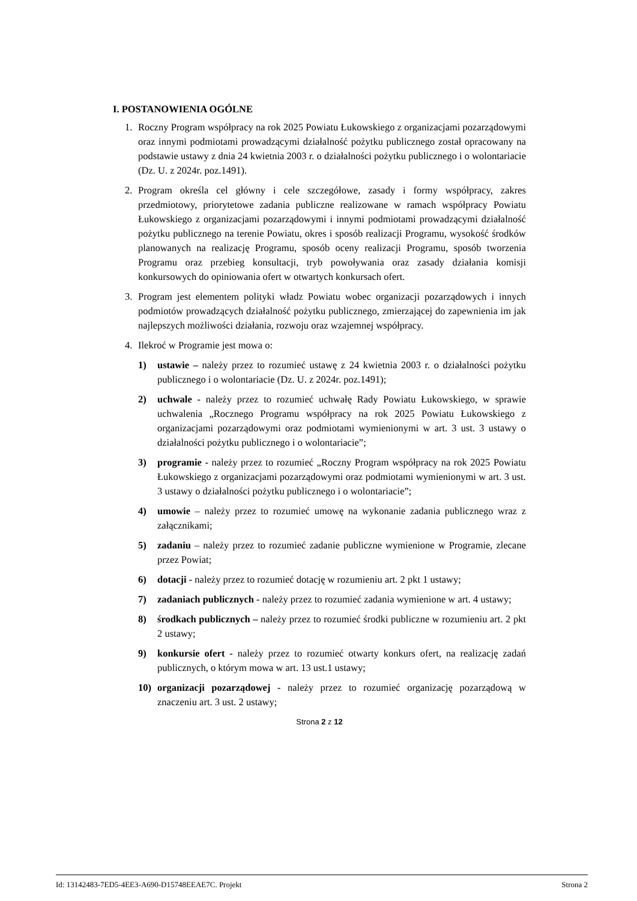I. POSTANOWIENIA OGÓLNE
1. Roczny Program współpracy na rok 2025 Powiatu Łukowskiego z organizacjami pozarządowymi oraz innymi podmiotami prowadzącymi działalność pożytku publicznego został opracowany na podstawie ustawy z dnia 24 kwietnia 2003 r. o działalności pożytku publicznego i o wolontariacie (Dz. U. z 2024r. poz.1491).
2. Program określa cel główny i cele szczegółowe, zasady i formy współpracy, zakres przedmiotowy, priorytetowe zadania publiczne realizowane w ramach współpracy Powiatu Łukowskiego z organizacjami pozarządowymi i innymi podmiotami prowadzącymi działalność pożytku publicznego na terenie Powiatu, okres i sposób realizacji Programu, wysokość środków planowanych na realizację Programu, sposób oceny realizacji Programu, sposób tworzenia Programu oraz przebieg konsultacji, tryb powoływania oraz zasady działania komisji konkursowych do opiniowania ofert w otwartych konkursach ofert.
3. Program jest elementem polityki władz Powiatu wobec organizacji pozarządowych i innych podmiotów prowadzących działalność pożytku publicznego, zmierzającej do zapewnienia im jak najlepszych możliwości działania, rozwoju oraz wzajemnej współpracy.
4. Ilekroć w Programie jest mowa o:
1) ustawie – należy przez to rozumieć ustawę z 24 kwietnia 2003 r. o działalności pożytku publicznego i o wolontariacie (Dz. U. z 2024r. poz.1491);
2) uchwale - należy przez to rozumieć uchwałę Rady Powiatu Łukowskiego, w sprawie uchwalenia „Rocznego Programu współpracy na rok 2025 Powiatu Łukowskiego z organizacjami pozarządowymi oraz podmiotami wymienionymi w art. 3 ust. 3 ustawy o działalności pożytku publicznego i o wolontariacie”;
3) programie - należy przez to rozumieć „Roczny Program współpracy na rok 2025 Powiatu Łukowskiego z organizacjami pozarządowymi oraz podmiotami wymienionymi w art. 3 ust. 3 ustawy o działalności pożytku publicznego i o wolontariacie”;
4) umowie – należy przez to rozumieć umowę na wykonanie zadania publicznego wraz z załącznikami;
5) zadaniu – należy przez to rozumieć zadanie publiczne wymienione w Programie, zlecane przez Powiat;
6) dotacji - należy przez to rozumieć dotację w rozumieniu art. 2 pkt 1 ustawy;
7) zadaniach publicznych - należy przez to rozumieć zadania wymienione w art. 4 ustawy;
8) środkach publicznych – należy przez to rozumieć środki publiczne w rozumieniu art. 2 pkt 2 ustawy;
9) konkursie ofert - należy przez to rozumieć otwarty konkurs ofert, na realizację zadań publicznych, o którym mowa w art. 13 ust.1 ustawy;
10) organizacji pozarządowej - należy przez to rozumieć organizację pozarządową w znaczeniu art. 3 ust. 2 ustawy;
Strona 2 z 12
Id: 13142483-7ED5-4EE3-A690-D15748EEAE7C. Projekt Strona 2